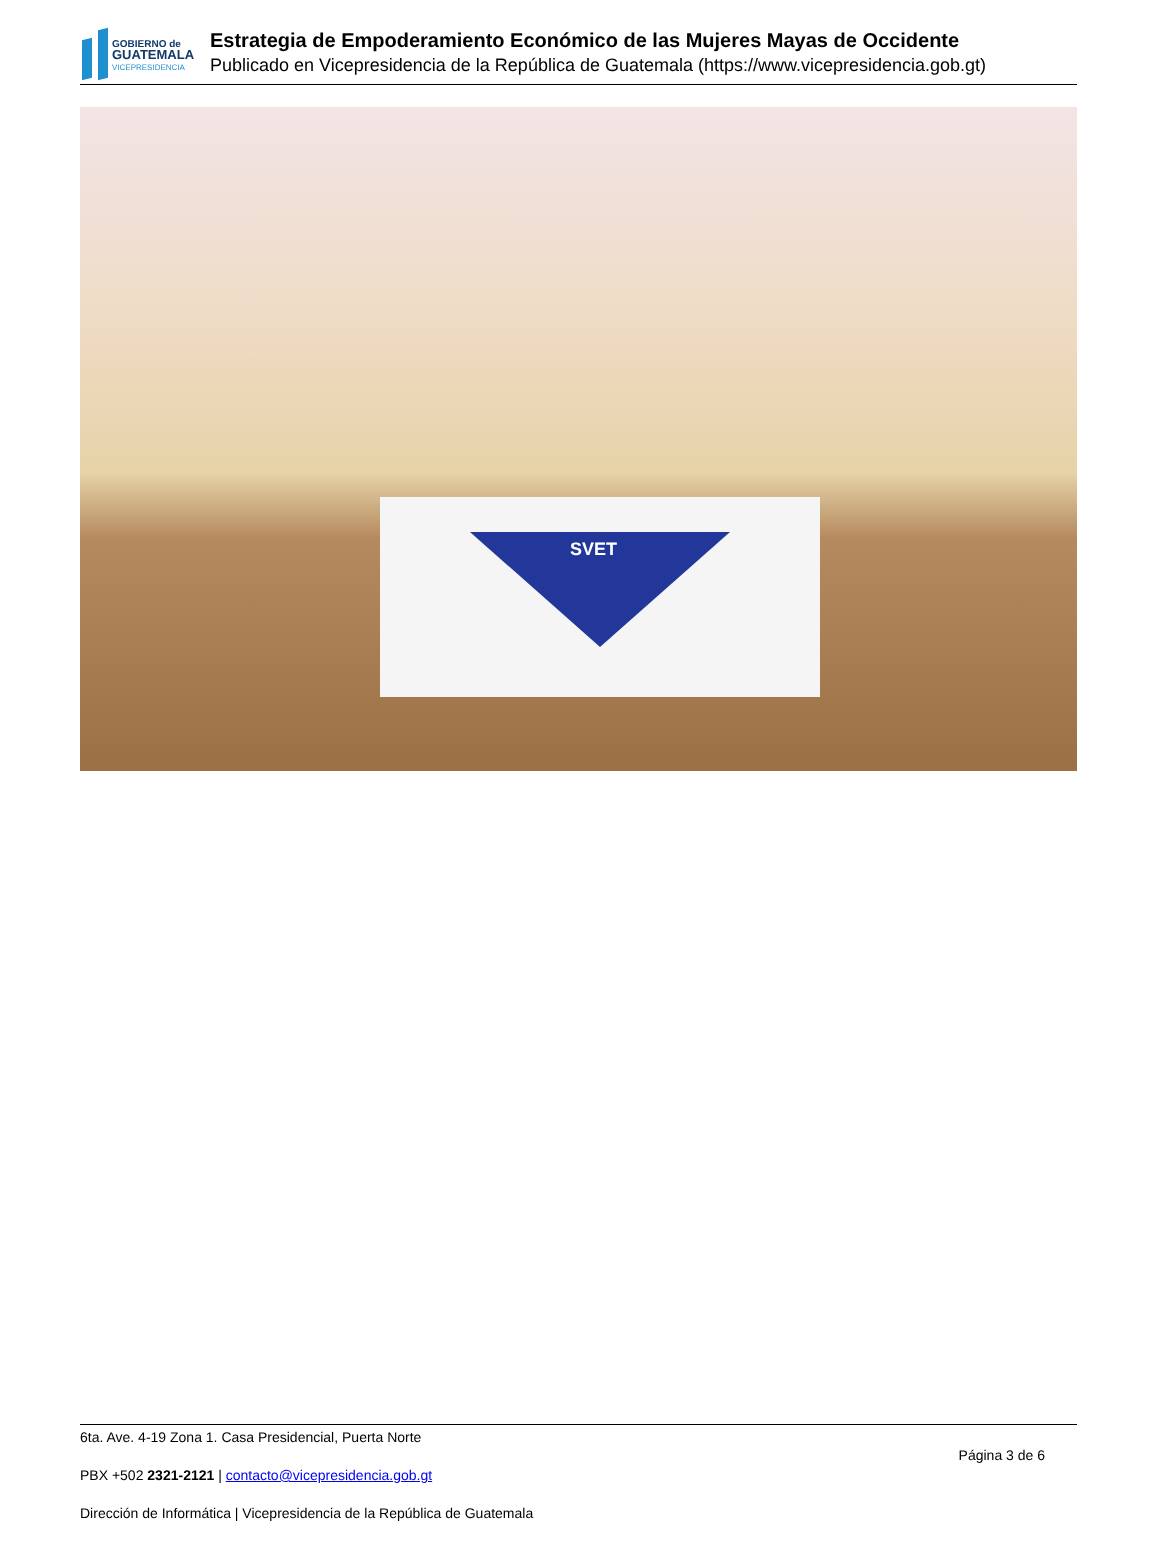GOBIERNO de
GUATEMALA
VICEPRESIDENCIA
Estrategia de Empoderamiento Económico de las Mujeres Mayas de Occidente
Publicado en Vicepresidencia de la República de Guatemala (https://www.vicepresidencia.gob.gt)
SVET
6ta. Ave. 4-19 Zona 1. Casa Presidencial, Puerta Norte
Página 3 de 6
PBX +502 2321-2121 | contacto@vicepresidencia.gob.gt
Dirección de Informática | Vicepresidencia de la República de Guatemala